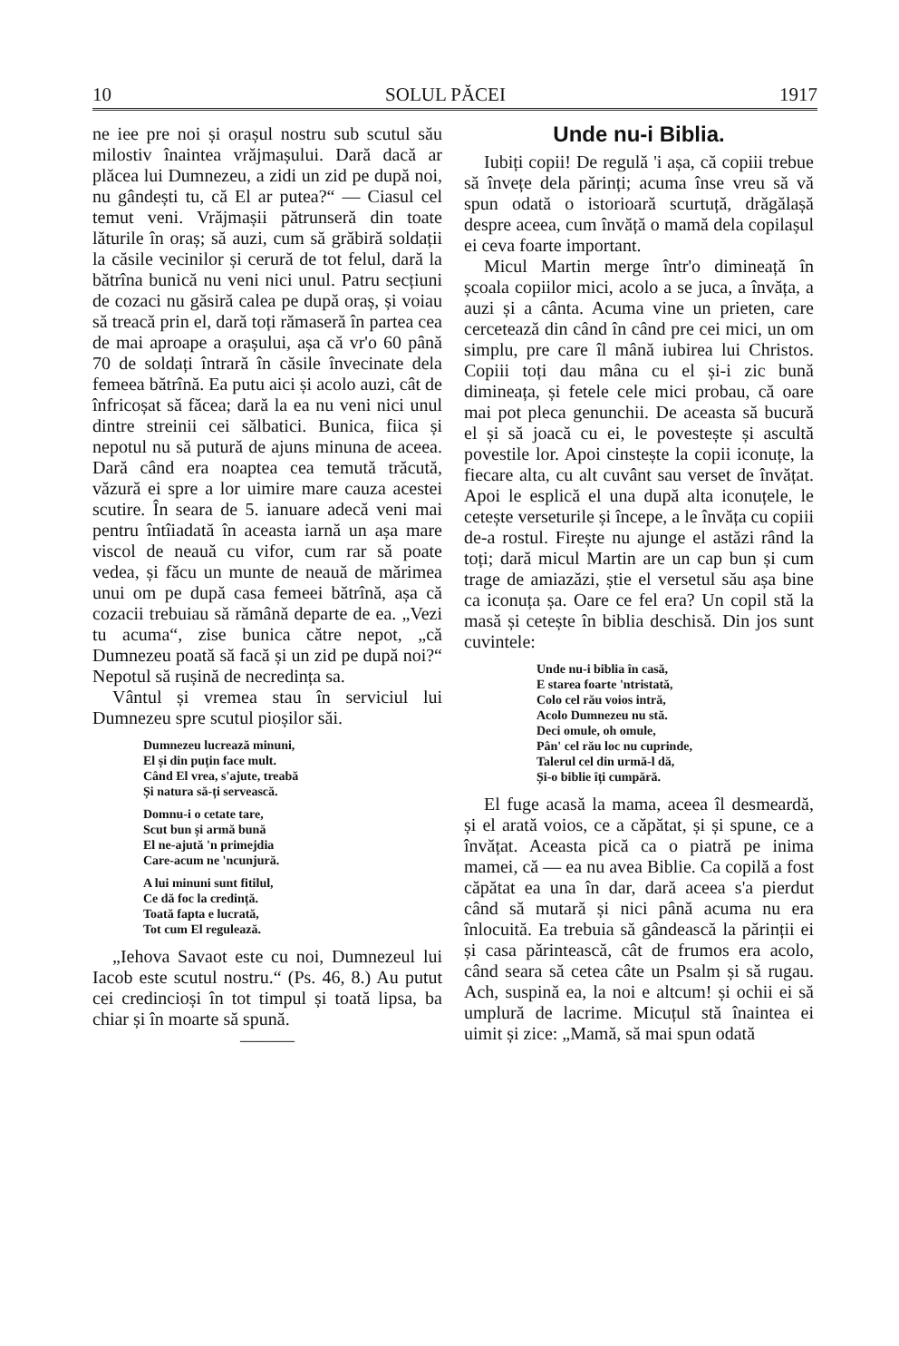10 SOLUL PĂCEI 1917
ne iee pre noi și orașul nostru sub scutul său milostiv înaintea vrăjmașului. Dară dacă ar plăcea lui Dumnezeu, a zidi un zid pe după noi, nu gândești tu, că El ar putea?“ — Ciasul cel temut veni. Vrăjmașii pătrunseră din toate lăturile în oraș; să auzi, cum să grăbiră soldații la căsile vecinilor și cerură de tot felul, dară la bătrîna bunică nu veni nici unul. Patru secțiuni de cozaci nu găsiră calea pe după oraș, și voiau să treacă prin el, dară toți rămaseră în partea cea de mai aproape a orașului, așa că vr'o 60 până 70 de soldați întrară în căsile învecinate dela femeea bătrînă. Ea putu aici și acolo auzi, cât de înfricoșat să făcea; dară la ea nu veni nici unul dintre streinii cei sălbatici. Bunica, fiica și nepotul nu să putură de ajuns minuna de aceea. Dară când era noaptea cea temută trăcută, văzură ei spre a lor uimire mare cauza acestei scutire. În seara de 5. ianuare adecă veni mai pentru întîiadată în aceasta iarnă un așa mare viscol de neauă cu vifor, cum rar să poate vedea, și făcu un munte de neauă de mărimea unui om pe după casa femeei bătrînă, așa că cozacii trebuiau să rămână departe de ea. „Vezi tu acuma“, zise bunica către nepot, „că Dumnezeu poată să facă și un zid pe după noi?“ Nepotul să rușină de necredința sa.
Vântul și vremea stau în serviciul lui Dumnezeu spre scutul pioșilor săi.
Dumnezeu lucrează minuni,
El și din puțin face mult.
Când El vrea, s'ajute, treabă
Și natura să-ți servească.
Domnu-i o cetate tare,
Scut bun și armă bună
El ne-ajută 'n primejdia
Care-acum ne 'ncunjură.
A lui minuni sunt fitilul,
Ce dă foc la credință.
Toată fapta e lucrată,
Tot cum El regulează.
„Iehova Savaot este cu noi, Dumnezeul lui Iacob este scutul nostru.“ (Ps. 46, 8.) Au putut cei credincioși în tot timpul și toată lipsa, ba chiar și în moarte să spună.
———
Unde nu-i Biblia.
Iubiți copii! De regulă 'i așa, că copiii trebue să învețe dela părinți; acuma înse vreu să vă spun odată o istorioară scurtuță, drăgălașă despre aceea, cum învăță o mamă dela copilașul ei ceva foarte important.
Micul Martin merge într'o dimineață în școala copiilor mici, acolo a se juca, a învăța, a auzi și a cânta. Acuma vine un prieten, care cercetează din când în când pre cei mici, un om simplu, pre care îl mână iubirea lui Christos. Copiii toți dau mâna cu el și-i zic bună dimineața, și fetele cele mici probau, că oare mai pot pleca genunchii. De aceasta să bucură el și să joacă cu ei, le povestește și ascultă povestile lor. Apoi cinstește la copii iconuțe, la fiecare alta, cu alt cuvânt sau verset de învățat. Apoi le esplică el una după alta iconuțele, le cetește verseturile și începe, a le învăța cu copiii de-a rostul. Firește nu ajunge el astăzi rând la toți; dară micul Martin are un cap bun și cum trage de amiazăzi, știe el versetul său așa bine ca iconuța șa. Oare ce fel era? Un copil stă la masă și cetește în biblia deschisă. Din jos sunt cuvintele:
Unde nu-i biblia în casă,
E starea foarte 'ntristată,
Colo cel rău voios intră,
Acolo Dumnezeu nu stă.
Deci omule, oh omule,
Pân' cel rău loc nu cuprinde,
Talerul cel din urmă-l dă,
Și-o biblie îți cumpără.
El fuge acasă la mama, aceea îl desmeardă, și el arată voios, ce a căpătat, și și spune, ce a învățat. Aceasta pică ca o piatră pe inima mamei, că — ea nu avea Biblie. Ca copilă a fost căpătat ea una în dar, dară aceea s'a pierdut când să mutară și nici până acuma nu era înlocuită. Ea trebuia să gândească la părinții ei și casa părintească, cât de frumos era acolo, când seara să cetea câte un Psalm și să rugau. Ach, suspină ea, la noi e altcum! și ochii ei să umplură de lacrime. Micuțul stă înaintea ei uimit și zice: „Mamă, să mai spun odată